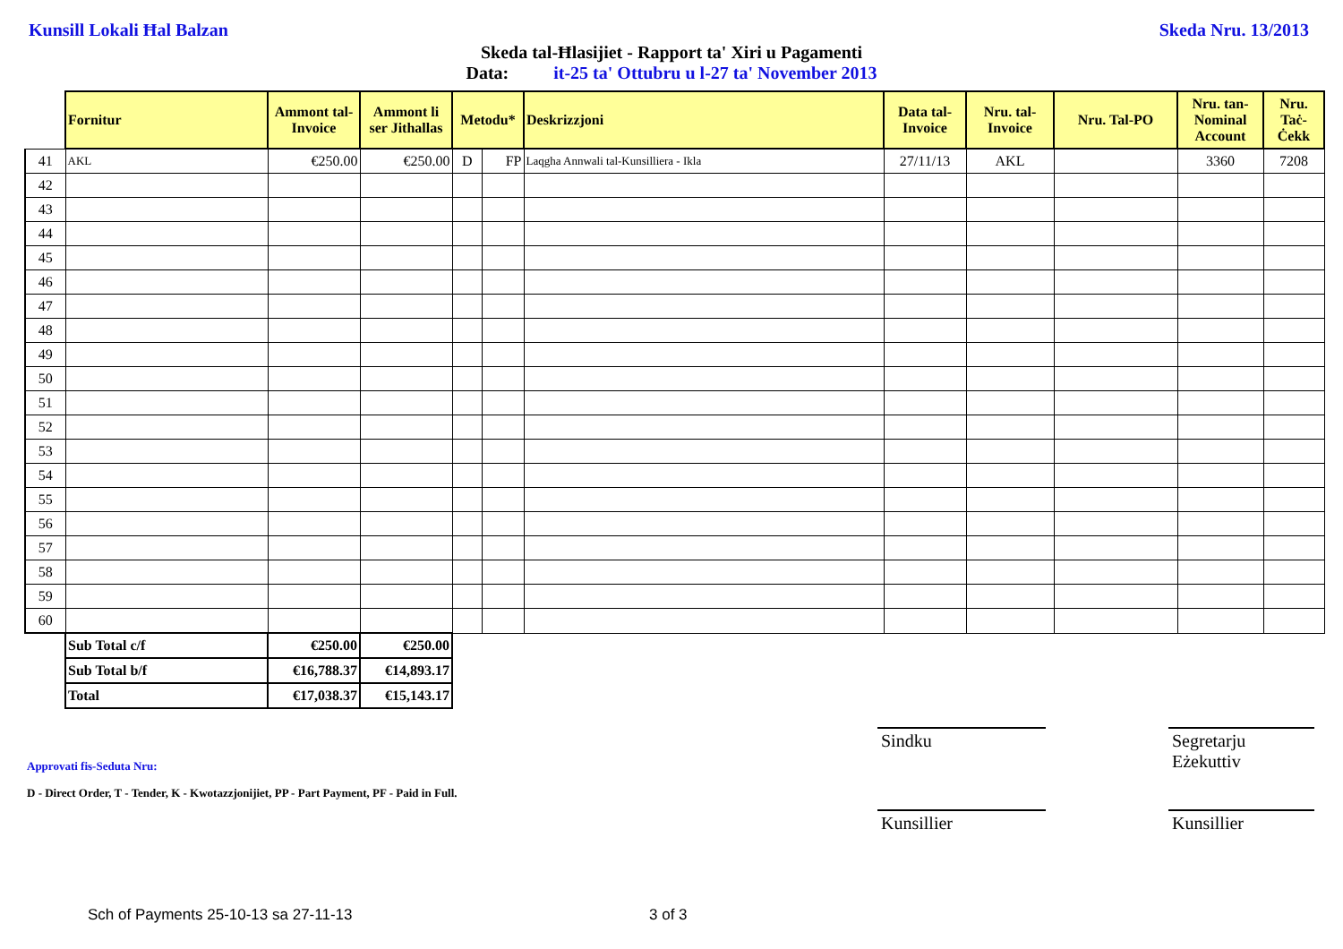Kunsill Lokali Ħal Balzan Skeda Nru. 13/2013
Skeda tal-Ħlasijiet - Rapport ta' Xiri u Pagamenti
Data: it-25 ta' Ottubru u l-27 ta' November 2013
| | Fornitur | Ammont tal-Invoice | Ammont li ser Jithallas | Metodu* | | Deskrizzjoni | Data tal-Invoice | Nru. tal-Invoice | Nru. Tal-PO | Nru. tan-Nominal Account | Nru. Taċ-Ċekk |
| --- | --- | --- | --- | --- | --- | --- | --- | --- | --- | --- | --- |
| 41 | AKL | €250.00 | €250.00 | D | FP | Laqgha Annwali tal-Kunsilliera - Ikla | 27/11/13 | AKL | | 3360 | 7208 |
| 42 | | | | | | | | | | | |
| 43 | | | | | | | | | | | |
| 44 | | | | | | | | | | | |
| 45 | | | | | | | | | | | |
| 46 | | | | | | | | | | | |
| 47 | | | | | | | | | | | |
| 48 | | | | | | | | | | | |
| 49 | | | | | | | | | | | |
| 50 | | | | | | | | | | | |
| 51 | | | | | | | | | | | |
| 52 | | | | | | | | | | | |
| 53 | | | | | | | | | | | |
| 54 | | | | | | | | | | | |
| 55 | | | | | | | | | | | |
| 56 | | | | | | | | | | | |
| 57 | | | | | | | | | | | |
| 58 | | | | | | | | | | | |
| 59 | | | | | | | | | | | |
| 60 | | | | | | | | | | | |
| | Sub Total c/f | €250.00 | €250.00 | | | | | | | | |
| | Sub Total b/f | €16,788.37 | €14,893.17 | | | | | | | | |
| | Total | €17,038.37 | €15,143.17 | | | | | | | | |
Sindku
Segretarju Eżekuttiv
Approvati fis-Seduta Nru:
D - Direct Order, T - Tender, K - Kwotazzjonijiet, PP - Part Payment, PF - Paid in Full.
Kunsillier Kunsillier
Sch of Payments 25-10-13 sa 27-11-13
3 of 3